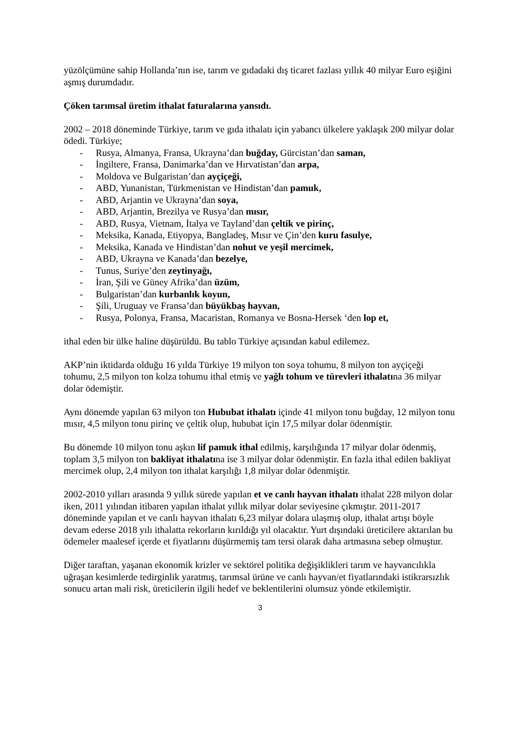yüzölçümüne sahip Hollanda’nın ise, tarım ve gıdadaki dış ticaret fazlası yıllık 40 milyar Euro eşiğini aşmış durumdadır.
Çöken tarımsal üretim ithalat faturalarına yansıdı.
2002 – 2018 döneminde Türkiye, tarım ve gıda ithalatı için yabancı ülkelere yaklaşık 200 milyar dolar ödedi. Türkiye;
- Rusya, Almanya, Fransa, Ukrayna’dan buğday, Gürcistan’dan saman,
- İngiltere, Fransa, Danimarka’dan ve Hırvatistan’dan arpa,
- Moldova ve Bulgaristan’dan ayçiçeği,
- ABD, Yunanistan, Türkmenistan ve Hindistan’dan pamuk,
- ABD, Arjantin ve Ukrayna’dan soya,
- ABD, Arjantin, Brezilya ve Rusya’dan mısır,
- ABD, Rusya, Vietnam, İtalya ve Tayland’dan çeltik ve pirinç,
- Meksika, Kanada, Etiyopya, Bangladeş, Mısır ve Çin’den kuru fasulye,
- Meksika, Kanada ve Hindistan’dan nohut ve yeşil mercimek,
- ABD, Ukrayna ve Kanada’dan bezelye,
- Tunus, Suriye’den zeytinyağı,
- İran, Şili ve Güney Afrika’dan üzüm,
- Bulgaristan’dan kurbanlık koyun,
- Şili, Uruguay ve Fransa’dan büyükbaş hayvan,
- Rusya, Polonya, Fransa, Macaristan, Romanya ve Bosna-Hersek ‘den lop et,
ithal eden bir ülke haline düşürüldü. Bu tablo Türkiye açısından kabul edilemez.
AKP’nin iktidarda olduğu 16 yılda Türkiye 19 milyon ton soya tohumu, 8 milyon ton ayçiçeği tohumu, 2,5 milyon ton kolza tohumu ithal etmiş ve yağlı tohum ve türevleri ithalatına 36 milyar dolar ödemiştir.
Aynı dönemde yapılan 63 milyon ton Hububat ithalatı içinde 41 milyon tonu buğday, 12 milyon tonu mısır, 4,5 milyon tonu pirinç ve çeltik olup, hububat için 17,5 milyar dolar ödenmiştir.
Bu dönemde 10 milyon tonu aşkın lif pamuk ithal edilmiş, karşılığında 17 milyar dolar ödenmiş, toplam 3,5 milyon ton bakliyat ithalatına ise 3 milyar dolar ödenmiştir. En fazla ithal edilen bakliyat mercimek olup, 2,4 milyon ton ithalat karşılığı 1,8 milyar dolar ödenmiştir.
2002-2010 yılları arasında 9 yıllık sürede yapılan et ve canlı hayvan ithalatı ithalat 228 milyon dolar iken, 2011 yılından itibaren yapılan ithalat yıllık milyar dolar seviyesine çıkmıştır. 2011-2017 döneminde yapılan et ve canlı hayvan ithalatı 6,23 milyar dolara ulaşmış olup, ithalat artışı böyle devam ederse 2018 yılı ithalatta rekorların kırıldığı yıl olacaktır. Yurt dışındaki üreticilere aktarılan bu ödemeler maalesef içerde et fiyatlarını düşürmemiş tam tersi olarak daha artmasına sebep olmuştur.
Diğer taraftan, yaşanan ekonomik krizler ve sektörel politika değişiklikleri tarım ve hayvancılıkla uğraşan kesimlerde tedirginlik yaratmış, tarımsal ürüne ve canlı hayvan/et fiyatlarındaki istikrarsızlık sonucu artan mali risk, üreticilerin ilgili hedef ve beklentilerini olumsuz yönde etkilemiştir.
3